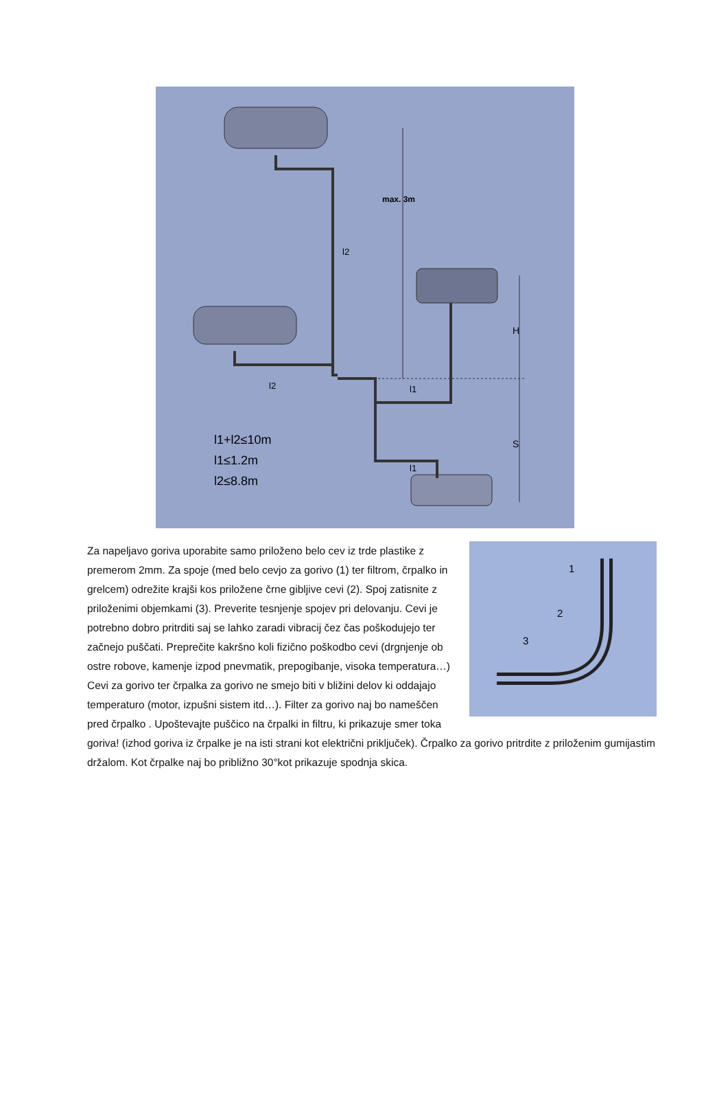max. 3m
l2
H
S
l2
l1
l1
l1+l2≤10m
l1≤1.2m
l2≤8.8m
1
2
3
Za napeljavo goriva uporabite samo priloženo belo cev iz trde plastike z premerom 2mm. Za spoje (med belo cevjo za gorivo (1) ter filtrom, črpalko in grelcem) odrežite krajši kos priložene črne gibljive cevi (2). Spoj zatisnite z priloženimi objemkami (3). Preverite tesnjenje spojev pri delovanju. Cevi je potrebno dobro pritrditi saj se lahko zaradi vibracij čez čas poškodujejo ter začnejo puščati. Preprečite kakršno koli fizično poškodbo cevi (drgnjenje ob ostre robove, kamenje izpod pnevmatik, prepogibanje, visoka temperatura…) Cevi za gorivo ter črpalka za gorivo ne smejo biti v bližini delov ki oddajajo temperaturo (motor, izpušni sistem itd…). Filter za gorivo naj bo nameščen pred črpalko . Upoštevajte puščico na črpalki in filtru, ki prikazuje smer toka goriva! (izhod goriva iz črpalke je na isti strani kot električni priključek). Črpalko za gorivo pritrdite z priloženim gumijastim držalom. Kot črpalke naj bo približno 30°kot prikazuje spodnja skica.